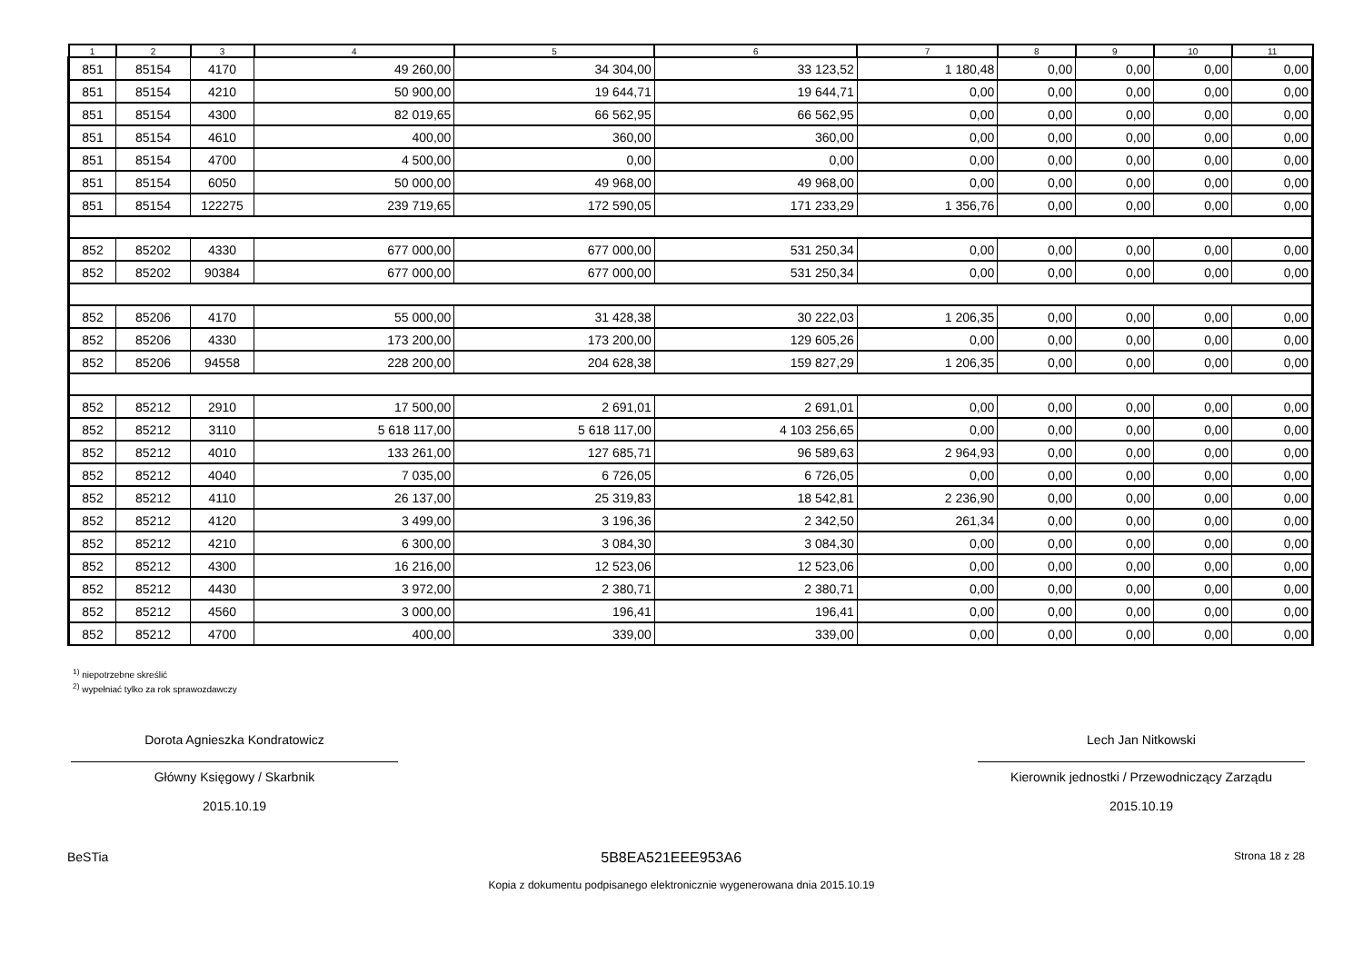| 1 | 2 | 3 | 4 | 5 | 6 | 7 | 8 | 9 | 10 | 11 |
| --- | --- | --- | --- | --- | --- | --- | --- | --- | --- | --- |
| 851 | 85154 | 4170 | 49 260,00 | 34 304,00 | 33 123,52 | 1 180,48 | 0,00 | 0,00 | 0,00 | 0,00 |
| 851 | 85154 | 4210 | 50 900,00 | 19 644,71 | 19 644,71 | 0,00 | 0,00 | 0,00 | 0,00 | 0,00 |
| 851 | 85154 | 4300 | 82 019,65 | 66 562,95 | 66 562,95 | 0,00 | 0,00 | 0,00 | 0,00 | 0,00 |
| 851 | 85154 | 4610 | 400,00 | 360,00 | 360,00 | 0,00 | 0,00 | 0,00 | 0,00 | 0,00 |
| 851 | 85154 | 4700 | 4 500,00 | 0,00 | 0,00 | 0,00 | 0,00 | 0,00 | 0,00 | 0,00 |
| 851 | 85154 | 6050 | 50 000,00 | 49 968,00 | 49 968,00 | 0,00 | 0,00 | 0,00 | 0,00 | 0,00 |
| 851 | 85154 | 122275 | 239 719,65 | 172 590,05 | 171 233,29 | 1 356,76 | 0,00 | 0,00 | 0,00 | 0,00 |
| 852 | 85202 | 4330 | 677 000,00 | 677 000,00 | 531 250,34 | 0,00 | 0,00 | 0,00 | 0,00 | 0,00 |
| 852 | 85202 | 90384 | 677 000,00 | 677 000,00 | 531 250,34 | 0,00 | 0,00 | 0,00 | 0,00 | 0,00 |
| 852 | 85206 | 4170 | 55 000,00 | 31 428,38 | 30 222,03 | 1 206,35 | 0,00 | 0,00 | 0,00 | 0,00 |
| 852 | 85206 | 4330 | 173 200,00 | 173 200,00 | 129 605,26 | 0,00 | 0,00 | 0,00 | 0,00 | 0,00 |
| 852 | 85206 | 94558 | 228 200,00 | 204 628,38 | 159 827,29 | 1 206,35 | 0,00 | 0,00 | 0,00 | 0,00 |
| 852 | 85212 | 2910 | 17 500,00 | 2 691,01 | 2 691,01 | 0,00 | 0,00 | 0,00 | 0,00 | 0,00 |
| 852 | 85212 | 3110 | 5 618 117,00 | 5 618 117,00 | 4 103 256,65 | 0,00 | 0,00 | 0,00 | 0,00 | 0,00 |
| 852 | 85212 | 4010 | 133 261,00 | 127 685,71 | 96 589,63 | 2 964,93 | 0,00 | 0,00 | 0,00 | 0,00 |
| 852 | 85212 | 4040 | 7 035,00 | 6 726,05 | 6 726,05 | 0,00 | 0,00 | 0,00 | 0,00 | 0,00 |
| 852 | 85212 | 4110 | 26 137,00 | 25 319,83 | 18 542,81 | 2 236,90 | 0,00 | 0,00 | 0,00 | 0,00 |
| 852 | 85212 | 4120 | 3 499,00 | 3 196,36 | 2 342,50 | 261,34 | 0,00 | 0,00 | 0,00 | 0,00 |
| 852 | 85212 | 4210 | 6 300,00 | 3 084,30 | 3 084,30 | 0,00 | 0,00 | 0,00 | 0,00 | 0,00 |
| 852 | 85212 | 4300 | 16 216,00 | 12 523,06 | 12 523,06 | 0,00 | 0,00 | 0,00 | 0,00 | 0,00 |
| 852 | 85212 | 4430 | 3 972,00 | 2 380,71 | 2 380,71 | 0,00 | 0,00 | 0,00 | 0,00 | 0,00 |
| 852 | 85212 | 4560 | 3 000,00 | 196,41 | 196,41 | 0,00 | 0,00 | 0,00 | 0,00 | 0,00 |
| 852 | 85212 | 4700 | 400,00 | 339,00 | 339,00 | 0,00 | 0,00 | 0,00 | 0,00 | 0,00 |
<sup>1)</sup> niepotrzebne skreślić
<sup>2)</sup> wypełniać tylko za rok sprawozdawczy
Dorota Agnieszka Kondratowicz
Główny Księgowy / Skarbnik
2015.10.19
Lech Jan Nitkowski
Kierownik jednostki / Przewodniczący Zarządu
2015.10.19
BeSTia 5B8EA521EEE953A6 Strona 18 z 28
Kopia z dokumentu podpisanego elektronicznie wygenerowana dnia 2015.10.19